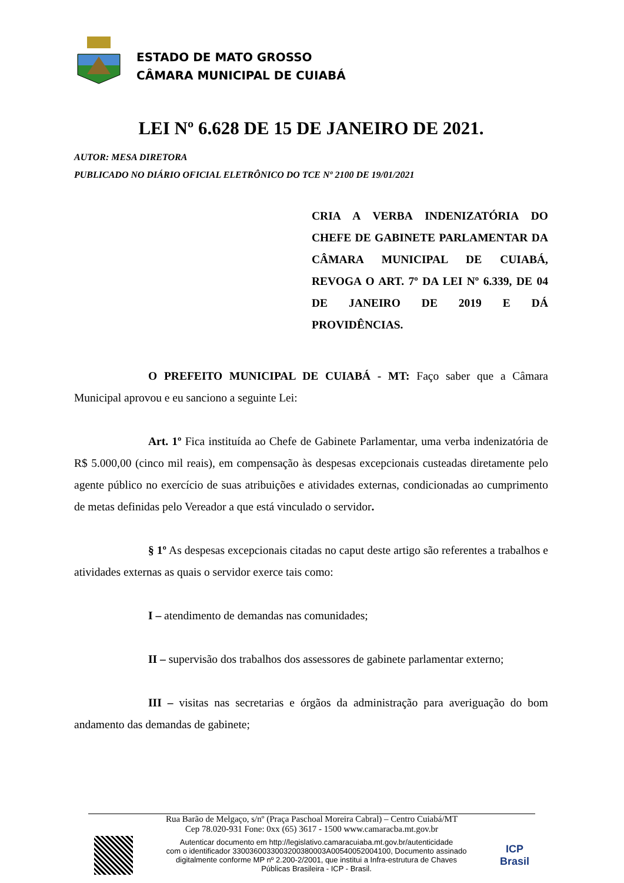ESTADO DE MATO GROSSO
CÂMARA MUNICIPAL DE CUIABÁ
LEI Nº 6.628 DE 15 DE JANEIRO DE 2021.
AUTOR: MESA DIRETORA
PUBLICADO NO DIÁRIO OFICIAL ELETRÔNICO DO TCE Nº 2100 DE 19/01/2021
CRIA A VERBA INDENIZATÓRIA DO CHEFE DE GABINETE PARLAMENTAR DA CÂMARA MUNICIPAL DE CUIABÁ, REVOGA O ART. 7º DA LEI Nº 6.339, DE 04 DE JANEIRO DE 2019 E DÁ PROVIDÊNCIAS.
O PREFEITO MUNICIPAL DE CUIABÁ - MT: Faço saber que a Câmara Municipal aprovou e eu sanciono a seguinte Lei:
Art. 1º Fica instituída ao Chefe de Gabinete Parlamentar, uma verba indenizatória de R$ 5.000,00 (cinco mil reais), em compensação às despesas excepcionais custeadas diretamente pelo agente público no exercício de suas atribuições e atividades externas, condicionadas ao cumprimento de metas definidas pelo Vereador a que está vinculado o servidor.
§ 1º As despesas excepcionais citadas no caput deste artigo são referentes a trabalhos e atividades externas as quais o servidor exerce tais como:
I – atendimento de demandas nas comunidades;
II – supervisão dos trabalhos dos assessores de gabinete parlamentar externo;
III – visitas nas secretarias e órgãos da administração para averiguação do bom andamento das demandas de gabinete;
Rua Barão de Melgaço, s/nº (Praça Paschoal Moreira Cabral) – Centro Cuiabá/MT
Cep 78.020-931 Fone: 0xx (65) 3617 - 1500 www.camaracba.mt.gov.br
Autenticar documento em http://legislativo.camaracuiaba.mt.gov.br/autenticidade
com o identificador 3300360033003200380003A00540052004100, Documento assinado
digitalmente conforme MP nº 2.200-2/2001, que institui a Infra-estrutura de Chaves
Públicas Brasileira - ICP - Brasil.
ICP
Brasil